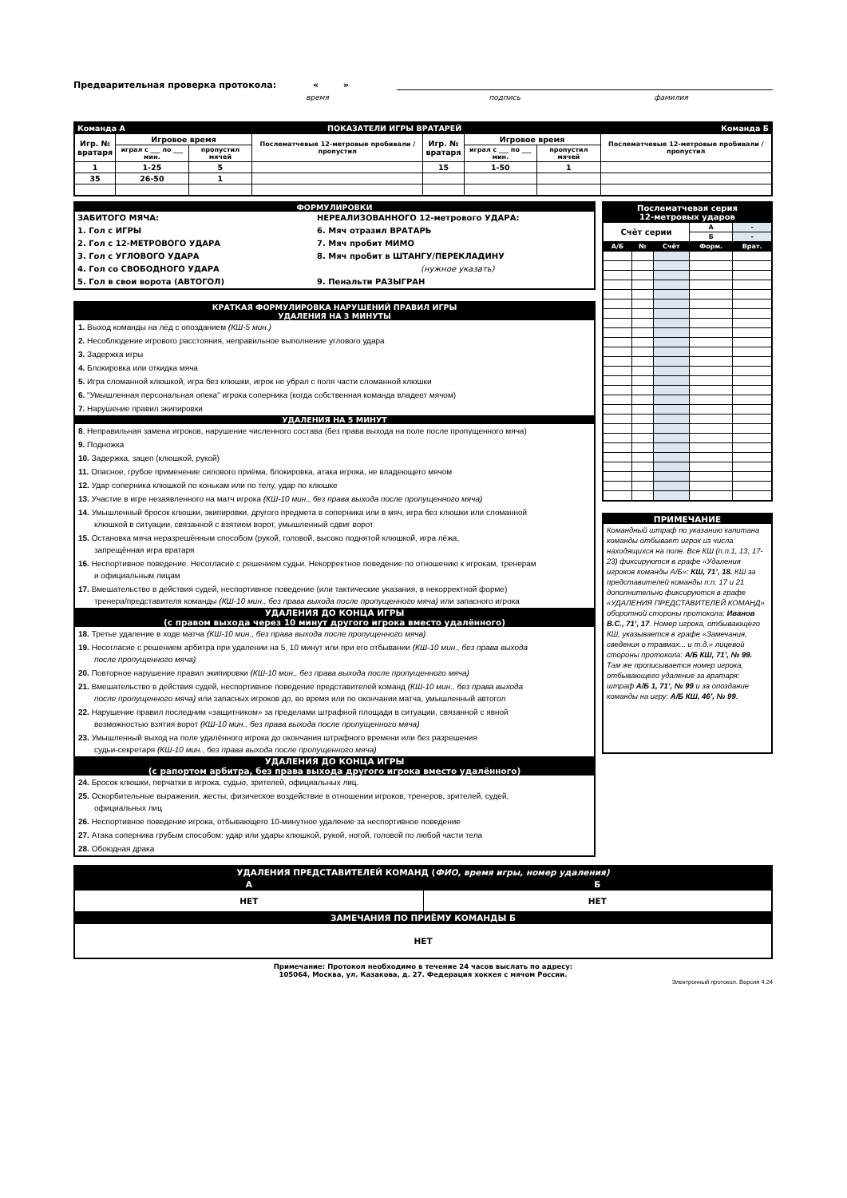Предварительная проверка протокола: « »
время подпись фамилия
| Команда А | | ПОКАЗАТЕЛИ ИГРЫ ВРАТАРЕЙ | | | | | | Команда Б |
| Игр. № вратаря | Игровое время | | Послематчевые 12-метровые пробивали / пропустил | Игр. № вратаря | Игровое время | | Послематчевые 12-метровые пробивали / пропустил | |
| | играл с ___ по ___ мин. | пропустил мячей | | | играл с ___ по ___ мин. | пропустил мячей | | |
| 1 | 1-25 | 5 | | 15 | 1-50 | 1 | | |
| 35 | 26-50 | 1 | | | | | | |
ФОРМУЛИРОВКИ
ЗАБИТОГО МЯЧА:
1. Гол с ИГРЫ
2. Гол с 12-МЕТРОВОГО УДАРА
3. Гол с УГЛОВОГО УДАРА
4. Гол со СВОБОДНОГО УДАРА
5. Гол в свои ворота (АВТОГОЛ)
НЕРЕАЛИЗОВАННОГО 12-метрового УДАРА:
6. Мяч отразил ВРАТАРЬ
7. Мяч пробит МИМО
8. Мяч пробит в ШТАНГУ/ПЕРЕКЛАДИНУ
(нужное указать)
9. Пенальти РАЗЫГРАН
КРАТКАЯ ФОРМУЛИРОВКА НАРУШЕНИЙ ПРАВИЛ ИГРЫ
УДАЛЕНИЯ НА 3 МИНУТЫ
1. Выход команды на лёд с опозданием (КШ-5 мин.)
2. Несоблюдение игрового расстояния, неправильное выполнение углового удара
3. Задержка игры
4. Блокировка или откидка мяча
5. Игра сломанной клюшкой, игра без клюшки, игрок не убрал с поля части сломанной клюшки
6. "Умышленная персональная опека" игрока соперника (когда собственная команда владеет мячом)
7. Нарушение правил экипировки
УДАЛЕНИЯ НА 5 МИНУТ
8. Неправильная замена игроков, нарушение численного состава (без права выхода на поле после пропущенного мяча)
9. Подножка
10. Задержка, зацеп (клюшкой, рукой)
11. Опасное, грубое применение силового приёма, блокировка, атака игрока, не владеющего мячом
12. Удар соперника клюшкой по конькам или по телу, удар по клюшке
13. Участие в игре незаявленного на матч игрока (КШ-10 мин., без права выхода после пропущенного мяча)
14. Умышленный бросок клюшки, экипировки, другого предмета в соперника или в мяч, игра без клюшки или сломанной
клюшкой в ситуации, связанной с взятием ворот, умышленный сдвиг ворот
15. Остановка мяча неразрешённым способом (рукой, головой, высоко поднятой клюшкой, игра лёжа,
запрещённая игра вратаря
16. Неспортивное поведение. Несогласие с решением судьи. Некорректное поведение по отношению к игрокам, тренерам
и официальным лицам
17. Вмешательство в действия судей, неспортивное поведение (или тактические указания, в некорректной форме)
тренера/представителя команды (КШ-10 мин., без права выхода после пропущенного мяча) или запасного игрока
УДАЛЕНИЯ ДО КОНЦА ИГРЫ
(с правом выхода через 10 минут другого игрока вместо удалённого)
18. Третье удаление в ходе матча (КШ-10 мин., без права выхода после пропущенного мяча)
19. Несогласие с решением арбитра при удалении на 5, 10 минут или при его отбывании (КШ-10 мин., без права выхода
после пропущенного мяча)
20. Повторное нарушение правил экипировки (КШ-10 мин., без права выхода после пропущенного мяча)
21. Вмешательство в действия судей, неспортивное поведение представителей команд (КШ-10 мин., без права выхода
после пропущенного мяча) или запасных игроков до, во время или по окончании матча, умышленный автогол
22. Нарушение правил последним «защитником» за пределами штрафной площади в ситуации, связанной с явной
возможностью взятия ворот (КШ-10 мин., без права выхода после пропущенного мяча)
23. Умышленный выход на поле удалённого игрока до окончания штрафного времени или без разрешения
судьи-секретаря (КШ-10 мин., без права выхода после пропущенного мяча)
УДАЛЕНИЯ ДО КОНЦА ИГРЫ
(с рапортом арбитра, без права выхода другого игрока вместо удалённого)
24. Бросок клюшки, перчатки в игрока, судью, зрителей, официальных лиц.
25. Оскорбительные выражения, жесты, физическое воздействие в отношении игроков, тренеров, зрителей, судей,
официальных лиц
26. Неспортивное поведение игрока, отбывающего 10-минутное удаление за неспортивное поведение
27. Атака соперника грубым способом: удар или удары клюшкой, рукой, ногой, головой по любой части тела
28. Обоюдная драка
| Послематчевая серия 12-метровых ударов | | | | |
| Счёт серии | | | А | - |
| | | | Б | - |
| А/Б | № | Счёт | Форм. | Врат. |
ПРИМЕЧАНИЕ
Командный штраф по указанию капитана команды отбывает игрок из числа находящихся на поле. Все КШ (п.п.1, 13, 17-23) фиксируются в графе «Удаления игроков команды А/Б»: КШ, 71’, 18. КШ за представителей команды п.п. 17 и 21 дополнительно фиксируются в графе «УДАЛЕНИЯ ПРЕДСТАВИТЕЛЕЙ КОМАНД» оборотной стороны протокола: Иванов В.С., 71’, 17. Номер игрока, отбывающего КШ, указывается в графе «Замечания, сведения о травмах... и т.д.» лицевой стороны протокола: А/Б КШ, 71’, № 99. Там же прописывается номер игрока, отбывающего удаление за вратаря: штраф А/Б 1, 71’, № 99 и за опоздание команды на игру: А/Б КШ, 46’, № 99.
| УДАЛЕНИЯ ПРЕДСТАВИТЕЛЕЙ КОМАНД ( ФИО, время игры, номер удаления) | |
| А | Б |
| НЕТ | НЕТ |
| ЗАМЕЧАНИЯ ПО ПРИЁМУ КОМАНДЫ Б | |
| НЕТ | |
Примечание: Протокол необходимо в течение 24 часов выслать по адресу:
105064, Москва, ул. Казакова, д. 27. Федерация хоккея с мячом России.
Электронный протокол. Версия 4.24